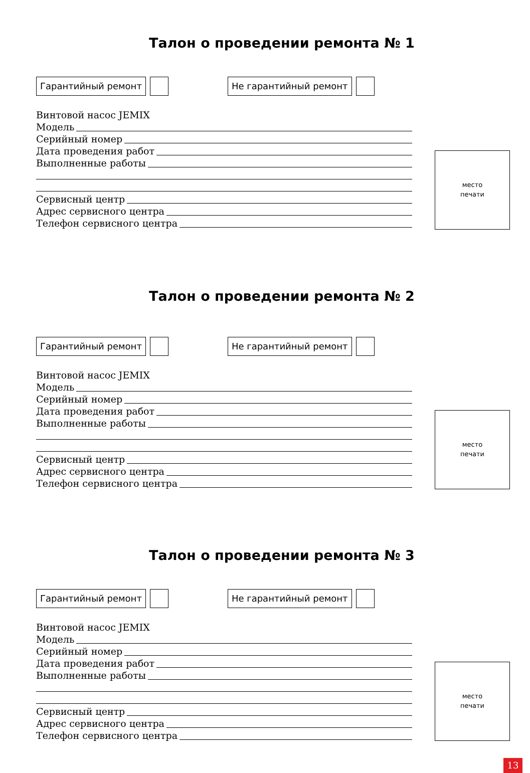Талон о проведении ремонта № 1
Гарантийный ремонт Не гарантийный ремонт
Винтовой насос JEMIX
Модель
Серийный номер
Дата проведения работ
Выполненные работы
Сервисный центр
Адрес сервисного центра
Телефон сервисного центра
место
печати
Талон о проведении ремонта № 2
Гарантийный ремонт Не гарантийный ремонт
Винтовой насос JEMIX
Модель
Серийный номер
Дата проведения работ
Выполненные работы
Сервисный центр
Адрес сервисного центра
Телефон сервисного центра
место
печати
Талон о проведении ремонта № 3
Гарантийный ремонт Не гарантийный ремонт
Винтовой насос JEMIX
Модель
Серийный номер
Дата проведения работ
Выполненные работы
Сервисный центр
Адрес сервисного центра
Телефон сервисного центра
место
печати
13